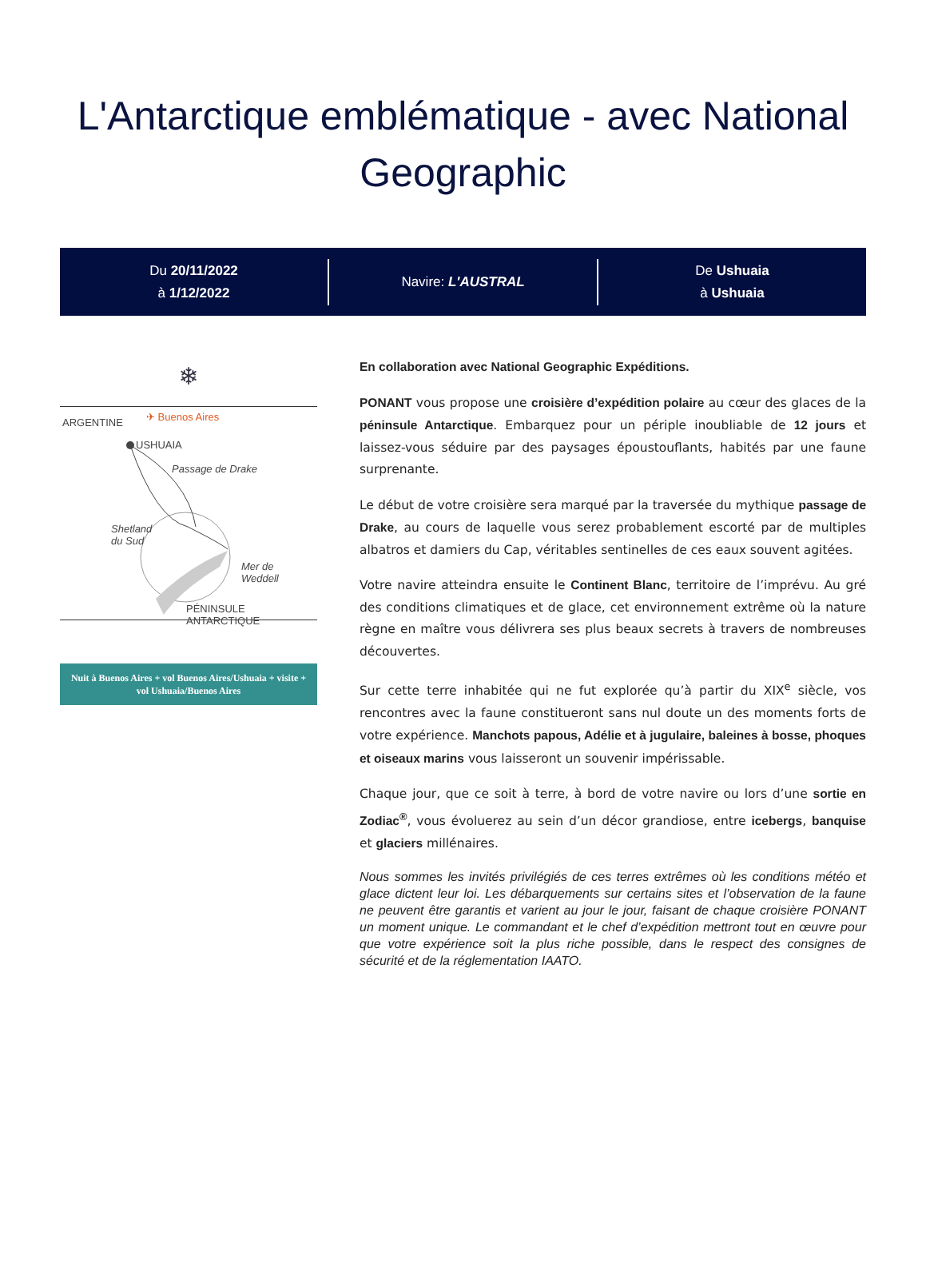L'Antarctique emblématique - avec National Geographic
Du 20/11/2022
à 1/12/2022
Navire: L'AUSTRAL
De Ushuaia
à Ushuaia
❄
ARGENTINE ✈ Buenos Aires
USHUAIA
Passage de Drake
Shetland
du Sud
Mer de
Weddell
PÉNINSULE ANTARCTIQUE
Nuit à Buenos Aires + vol Buenos Aires/Ushuaia + visite + vol Ushuaia/Buenos Aires
En collaboration avec National Geographic Expéditions.
PONANT vous propose une croisière d’expédition polaire au cœur des glaces de la péninsule Antarctique. Embarquez pour un périple inoubliable de 12 jours et laissez-vous séduire par des paysages époustouflants, habités par une faune surprenante.
Le début de votre croisière sera marqué par la traversée du mythique passage de Drake, au cours de laquelle vous serez probablement escorté par de multiples albatros et damiers du Cap, véritables sentinelles de ces eaux souvent agitées.
Votre navire atteindra ensuite le Continent Blanc, territoire de l’imprévu. Au gré des conditions climatiques et de glace, cet environnement extrême où la nature règne en maître vous délivrera ses plus beaux secrets à travers de nombreuses découvertes.
Sur cette terre inhabitée qui ne fut explorée qu’à partir du XIX<sup>e</sup> siècle, vos rencontres avec la faune constitueront sans nul doute un des moments forts de votre expérience. Manchots papous, Adélie et à jugulaire, baleines à bosse, phoques et oiseaux marins vous laisseront un souvenir impérissable.
Chaque jour, que ce soit à terre, à bord de votre navire ou lors d’une sortie en Zodiac<sup>®</sup>, vous évoluerez au sein d’un décor grandiose, entre icebergs, banquise et glaciers millénaires.
Nous sommes les invités privilégiés de ces terres extrêmes où les conditions météo et glace dictent leur loi. Les débarquements sur certains sites et l’observation de la faune ne peuvent être garantis et varient au jour le jour, faisant de chaque croisière PONANT un moment unique. Le commandant et le chef d’expédition mettront tout en œuvre pour que votre expérience soit la plus riche possible, dans le respect des consignes de sécurité et de la réglementation IAATO.